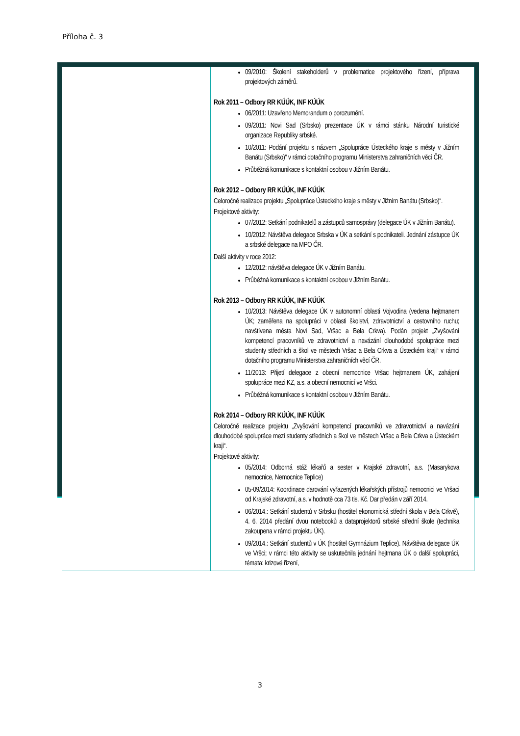Příloha č. 3
| | 09/2010: Školení stakeholderů v problematice projektového řízení, příprava projektových záměrů. Rok 2011 – Odbory RR KÚÚK, INF KÚÚK 06/2011: Uzavřeno Memorandum o porozumění. 09/2011: Novi Sad (Srbsko) prezentace ÚK v rámci stánku Národní turistické organizace Republiky srbské. 10/2011: Podání projektu s názvem „Spolupráce Ústeckého kraje s městy v Jižním Banátu (Srbsko)“ v rámci dotačního programu Ministerstva zahraničních věcí ČR. Průběžná komunikace s kontaktní osobou v Jižním Banátu. Rok 2012 – Odbory RR KÚÚK, INF KÚÚK Celoročně realizace projektu „Spolupráce Ústeckého kraje s městy v Jižním Banátu (Srbsko)“. Projektové aktivity: 07/2012: Setkání podnikatelů a zástupců samosprávy (delegace ÚK v Jižním Banátu). 10/2012: Návštěva delegace Srbska v ÚK a setkání s podnikateli. Jednání zástupce ÚK a srbské delegace na MPO ČR. Další aktivity v roce 2012: 12/2012: návštěva delegace ÚK v Jižním Banátu. Průběžná komunikace s kontaktní osobou v Jižním Banátu. Rok 2013 – Odbory RR KÚÚK, INF KÚÚK 10/2013: Návštěva delegace ÚK v autonomní oblasti Vojvodina (vedena hejtmanem ÚK; zaměřena na spolupráci v oblasti školství, zdravotnictví a cestovního ruchu; navštívena města Novi Sad, Vršac a Bela Crkva). Podán projekt „Zvyšování kompetencí pracovníků ve zdravotnictví a navázání dlouhodobé spolupráce mezi studenty středních a škol ve městech Vršac a Bela Crkva a Ústeckém kraji“ v rámci dotačního programu Ministerstva zahraničních věcí ČR. 11/2013: Přijetí delegace z obecní nemocnice Vršac hejtmanem ÚK, zahájení spolupráce mezi KZ, a.s. a obecní nemocnicí ve Vršci. Průběžná komunikace s kontaktní osobou v Jižním Banátu. Rok 2014 – Odbory RR KÚÚK, INF KÚÚK Celoročně realizace projektu „Zvyšování kompetencí pracovníků ve zdravotnictví a navázání dlouhodobé spolupráce mezi studenty středních a škol ve městech Vršac a Bela Crkva a Ústeckém kraji“. Projektové aktivity: 05/2014: Odborná stáž lékařů a sester v Krajské zdravotní, a.s. (Masarykova nemocnice, Nemocnice Teplice) 05-09/2014: Koordinace darování vyřazených lékařských přístrojů nemocnici ve Vršaci od Krajské zdravotní, a.s. v hodnotě cca 73 tis. Kč. Dar předán v září 2014. 06/2014.: Setkání studentů v Srbsku (hostitel ekonomická střední škola v Bela Crkvě), 4. 6. 2014 předání dvou notebooků a dataprojektorů srbské střední škole (technika zakoupena v rámci projektu ÚK). 09/2014.: Setkání studentů v ÚK (hostitel Gymnázium Teplice). Návštěva delegace ÚK ve Vršci; v rámci této aktivity se uskutečnila jednání hejtmana ÚK o další spolupráci, témata: krizové řízení, |
3